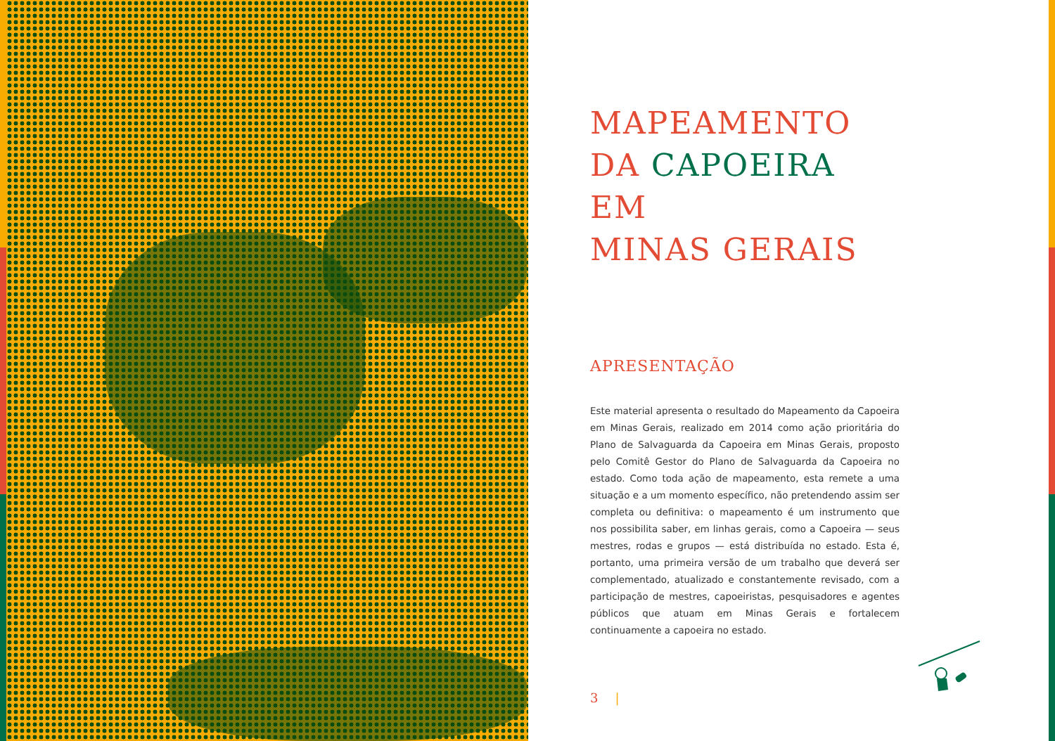MAPEAMENTO
DA CAPOEIRA EM
MINAS GERAIS
APRESENTAÇÃO
Este material apresenta o resultado do Mapeamento da Capoeira em Minas Gerais, realizado em 2014 como ação prioritária do Plano de Salvaguarda da Capoeira em Minas Gerais, proposto pelo Comitê Gestor do Plano de Salvaguarda da Capoeira no estado. Como toda ação de mapeamento, esta remete a uma situação e a um momento específico, não pretendendo assim ser completa ou definitiva: o mapeamento é um instrumento que nos possibilita saber, em linhas gerais, como a Capoeira — seus mestres, rodas e grupos — está distribuída no estado. Esta é, portanto, uma primeira versão de um trabalho que deverá ser complementado, atualizado e constantemente revisado, com a participação de mestres, capoeiristas, pesquisadores e agentes públicos que atuam em Minas Gerais e fortalecem continuamente a capoeira no estado.
3 |